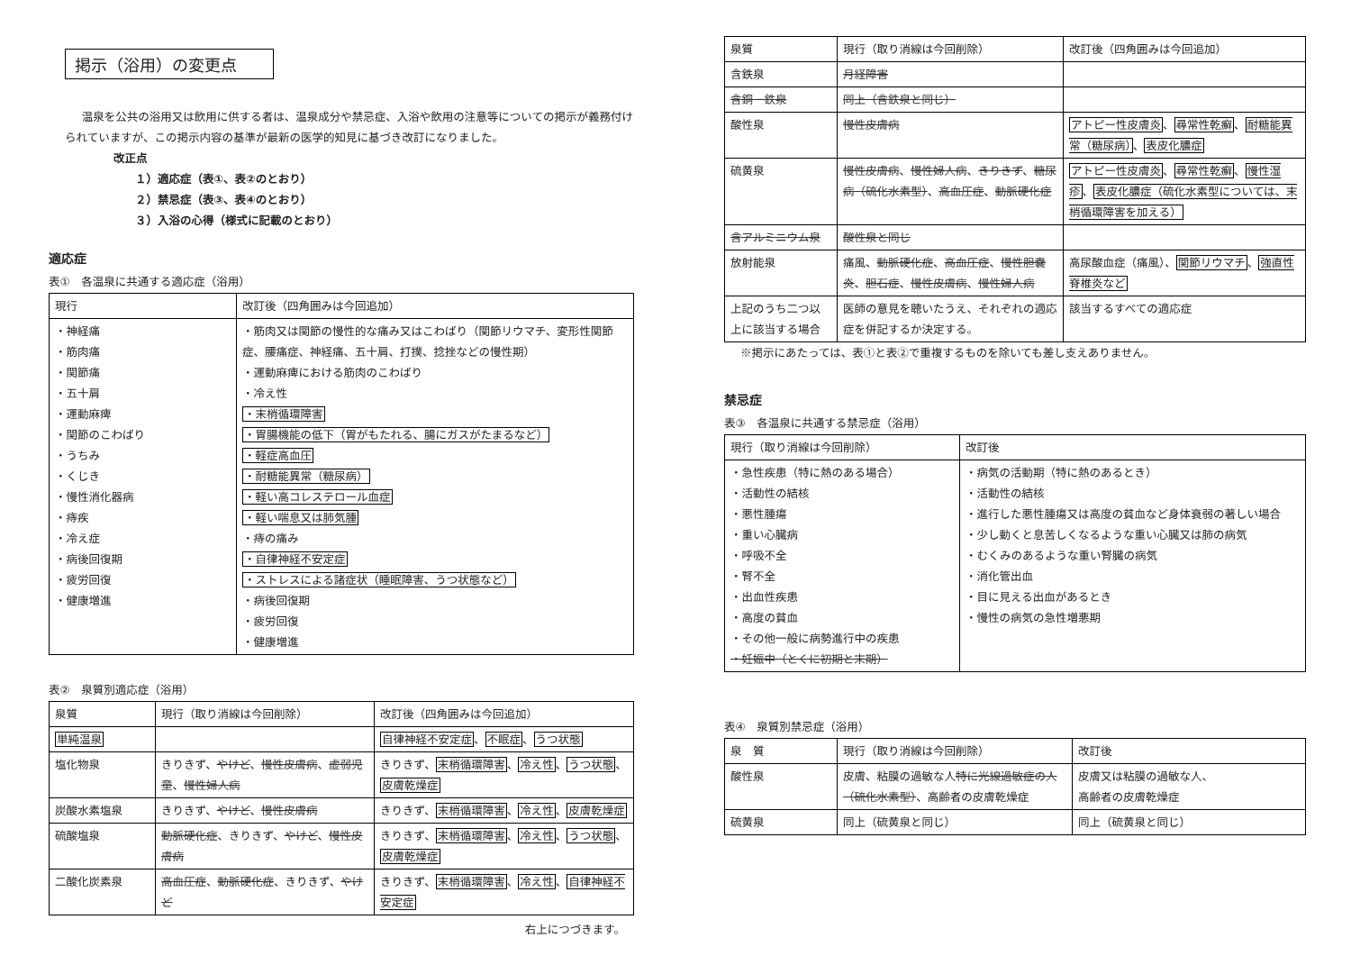掲示（浴用）の変更点
温泉を公共の浴用又は飲用に供する者は、温泉成分や禁忌症、入浴や飲用の注意等についての掲示が義務付けられていますが、この掲示内容の基準が最新の医学的知見に基づき改訂になりました。
改正点
１）適応症（表①、表②のとおり）
２）禁忌症（表③、表④のとおり）
３）入浴の心得（様式に記載のとおり）
適応症
表①　各温泉に共通する適応症（浴用）
| 現行 | 改訂後（四角囲みは今回追加） |
| --- | --- |
| ・神経痛 ・筋肉痛 ・関節痛 ・五十肩 ・運動麻痺 ・関節のこわばり ・うちみ ・くじき ・慢性消化器病 ・痔疾 ・冷え症 ・病後回復期 ・疲労回復 ・健康増進 | ・筋肉又は関節の慢性的な痛み又はこわばり（関節リウマチ、変形性関節症、腰痛症、神経痛、五十肩、打撲、捻挫などの慢性期） ・運動麻痺における筋肉のこわばり ・冷え性 ・末梢循環障害 ・胃腸機能の低下（胃がもたれる、腸にガスがたまるなど） ・軽症高血圧 ・耐糖能異常（糖尿病） ・軽い高コレステロール血症 ・軽い喘息又は肺気腫 ・痔の痛み ・自律神経不安定症 ・ストレスによる諸症状（睡眠障害、うつ状態など） ・病後回復期 ・疲労回復 ・健康増進 |
表②　泉質別適応症（浴用）
| 泉質 | 現行（取り消線は今回削除） | 改訂後（四角囲みは今回追加） |
| --- | --- | --- |
| 単純温泉 | | 自律神経不安定症 、 不眠症 、 うつ状態 |
| 塩化物泉 | きりきず、 やけど 、 慢性皮膚病 、 虚弱児童 、 慢性婦人病 | きりきず、 末梢循環障害 、 冷え性 、 うつ状態 、 皮膚乾燥症 |
| 炭酸水素塩泉 | きりきず、 やけど 、 慢性皮膚病 | きりきず、 末梢循環障害 、 冷え性 、 皮膚乾燥症 |
| 硫酸塩泉 | 動脈硬化症 、きりきず、 やけど 、 慢性皮膚病 | きりきず、 末梢循環障害 、 冷え性 、 うつ状態 、 皮膚乾燥症 |
| 二酸化炭素泉 | 高血圧症 、 動脈硬化症 、きりきず、 やけど | きりきず、 末梢循環障害 、 冷え性 、 自律神経不安定症 |
右上につづきます。
| 泉質 | 現行（取り消線は今回削除） | 改訂後（四角囲みは今回追加） |
| --- | --- | --- |
| 含鉄泉 | 月経障害 | |
| 含銅－鉄泉 | 同上（含鉄泉と同じ） | |
| 酸性泉 | 慢性皮膚病 | アトピー性皮膚炎 、 尋常性乾癬 、 耐糖能異常（糖尿病） 、 表皮化膿症 |
| 硫黄泉 | 慢性皮膚病 、 慢性婦人病 、 きりきず 、 糖尿病（硫化水素型） 、 高血圧症 、 動脈硬化症 | アトピー性皮膚炎 、 尋常性乾癬 、 慢性湿疹 、 表皮化膿症（硫化水素型については、末梢循環障害を加える） |
| 含アルミニウム泉 | 酸性泉と同じ | |
| 放射能泉 | 痛風、 動脈硬化症 、 高血圧症 、 慢性胆嚢炎 、 胆石症 、 慢性皮膚病 、 慢性婦人病 | 高尿酸血症（痛風）、 関節リウマチ 、 強直性脊椎炎など |
| 上記のうち二つ以上に該当する場合 | 医師の意見を聴いたうえ、それぞれの適応症を併記するか決定する。 | 該当するすべての適応症 |
※掲示にあたっては、表①と表②で重複するものを除いても差し支えありません。
禁忌症
表③　各温泉に共通する禁忌症（浴用）
| 現行（取り消線は今回削除） | 改訂後 |
| --- | --- |
| ・急性疾患（特に熱のある場合） ・活動性の結核 ・悪性腫瘍 ・重い心臓病 ・呼吸不全 ・腎不全 ・出血性疾患 ・高度の貧血 ・その他一般に病勢進行中の疾患 ・妊娠中（とくに初期と末期） | ・病気の活動期（特に熱のあるとき） ・活動性の結核 ・進行した悪性腫瘍又は高度の貧血など身体衰弱の著しい場合 ・少し動くと息苦しくなるような重い心臓又は肺の病気 ・むくみのあるような重い腎臓の病気 ・消化管出血 ・目に見える出血があるとき ・慢性の病気の急性増悪期 |
表④　泉質別禁忌症（浴用）
| 泉 質 | 現行（取り消線は今回削除） | 改訂後 |
| --- | --- | --- |
| 酸性泉 | 皮膚、粘膜の過敏な人 特に光線過敏症の人（硫化水素型） 、高齢者の皮膚乾燥症 | 皮膚又は粘膜の過敏な人、 高齢者の皮膚乾燥症 |
| 硫黄泉 | 同上（硫黄泉と同じ） | 同上（硫黄泉と同じ） |